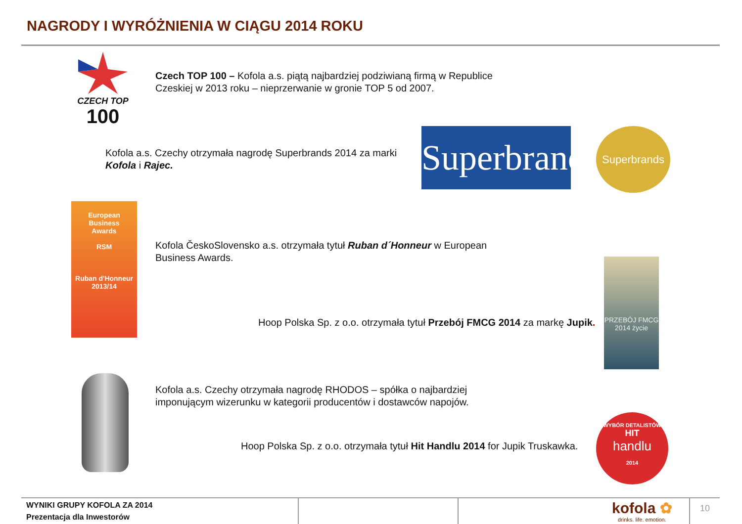NAGRODY I WYRÓŻNIENIA W CIĄGU 2014 ROKU
CZECH TOP
100
Czech TOP 100 – Kofola a.s. piątą najbardziej podziwianą firmą w Republice
Czeskiej w 2013 roku – nieprzerwanie w gronie TOP 5 od 2007.
Kofola a.s. Czechy otrzymała nagrodę Superbrands 2014 za marki
Kofola i Rajec.
Superbrands
Superbrands
European
Business
Awards
RSM
Ruban d'Honneur 2013/14
Kofola ČeskoSlovensko a.s. otrzymała tytuł Ruban d´Honneur w European
Business Awards.
Hoop Polska Sp. z o.o. otrzymała tytuł Przebój FMCG 2014 za markę Jupik.
PRZEBÓJ FMCG 2014 życie
Kofola a.s. Czechy otrzymała nagrodę RHODOS – spółka o najbardziej
imponującym wizerunku w kategorii producentów i dostawców napojów.
Hoop Polska Sp. z o.o. otrzymała tytuł Hit Handlu 2014 for Jupik Truskawka.
WYBÓR DETALISTÓW
HIT
handlu
2014
WYNIKI GRUPY KOFOLA ZA 2014
Prezentacja dla Inwestorów
kofola ✿
drinks. life. emotion.
10